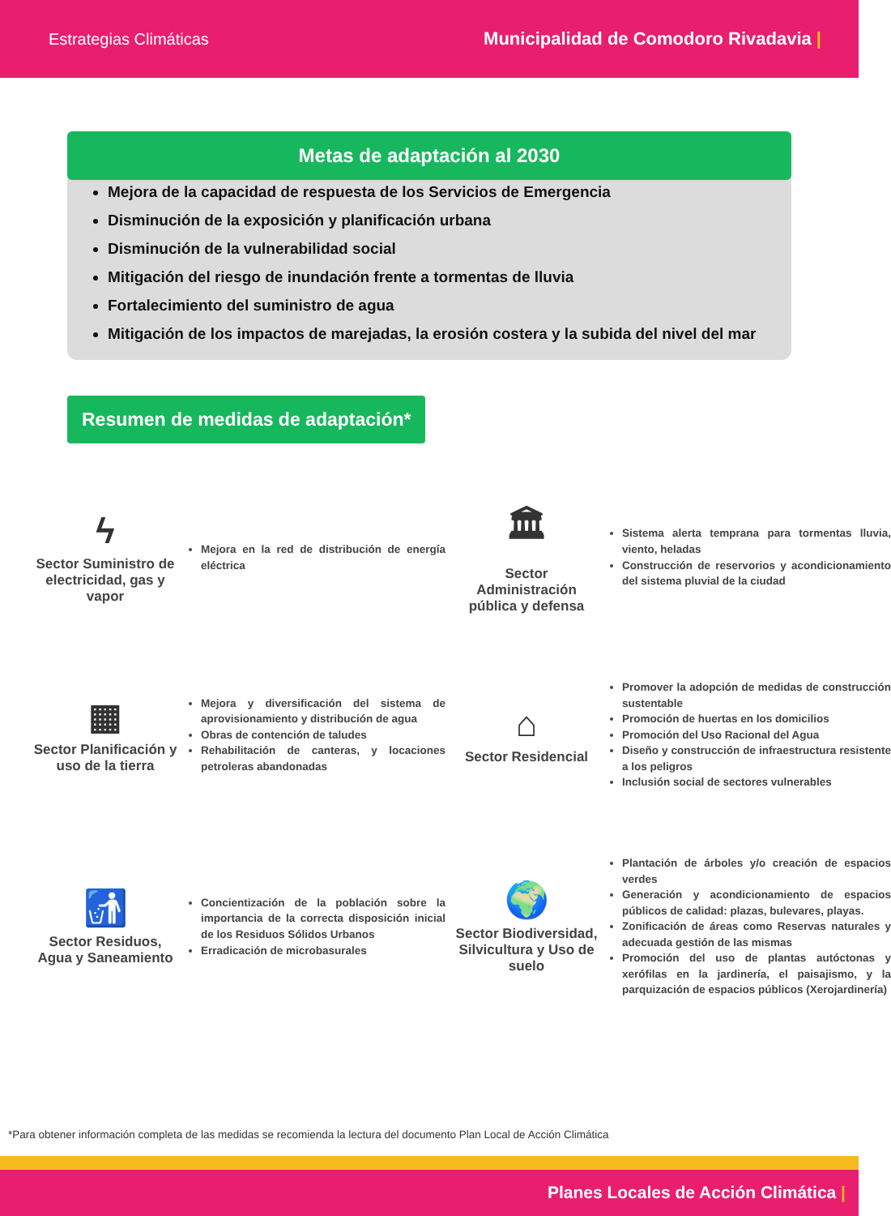Estrategias Climáticas Municipalidad de Comodoro Rivadavia |
Metas de adaptación al 2030
Mejora de la capacidad de respuesta de los Servicios de Emergencia
Disminución de la exposición y planificación urbana
Disminución de la vulnerabilidad social
Mitigación del riesgo de inundación frente a tormentas de lluvia
Fortalecimiento del suministro de agua
Mitigación de los impactos de marejadas, la erosión costera y la subida del nivel del mar
Resumen de medidas de adaptación*
ϟ
Sector Suministro de electricidad, gas y vapor
Mejora en la red de distribución de energía eléctrica
🏛
Sector Administración pública y defensa
Sistema alerta temprana para tormentas lluvia, viento, heladas
Construcción de reservorios y acondicionamiento del sistema pluvial de la ciudad
▦
Sector Planificación y uso de la tierra
Mejora y diversificación del sistema de aprovisionamiento y distribución de agua
Obras de contención de taludes
Rehabilitación de canteras, y locaciones petroleras abandonadas
⌂
Sector Residencial
Promover la adopción de medidas de construcción sustentable
Promoción de huertas en los domicilios
Promoción del Uso Racional del Agua
Diseño y construcción de infraestructura resistente a los peligros
Inclusión social de sectores vulnerables
🚮
Sector Residuos, Agua y Saneamiento
Concientización de la población sobre la importancia de la correcta disposición inicial de los Residuos Sólidos Urbanos
Erradicación de microbasurales
🌍
Sector Biodiversidad, Silvicultura y Uso de suelo
Plantación de árboles y/o creación de espacios verdes
Generación y acondicionamiento de espacios públicos de calidad: plazas, bulevares, playas.
Zonificación de áreas como Reservas naturales y adecuada gestión de las mismas
Promoción del uso de plantas autóctonas y xerófilas en la jardinería, el paisajismo, y la parquización de espacios públicos (Xerojardinería)
*Para obtener información completa de las medidas se recomienda la lectura del documento Plan Local de Acción Climática
Planes Locales de Acción Climática |